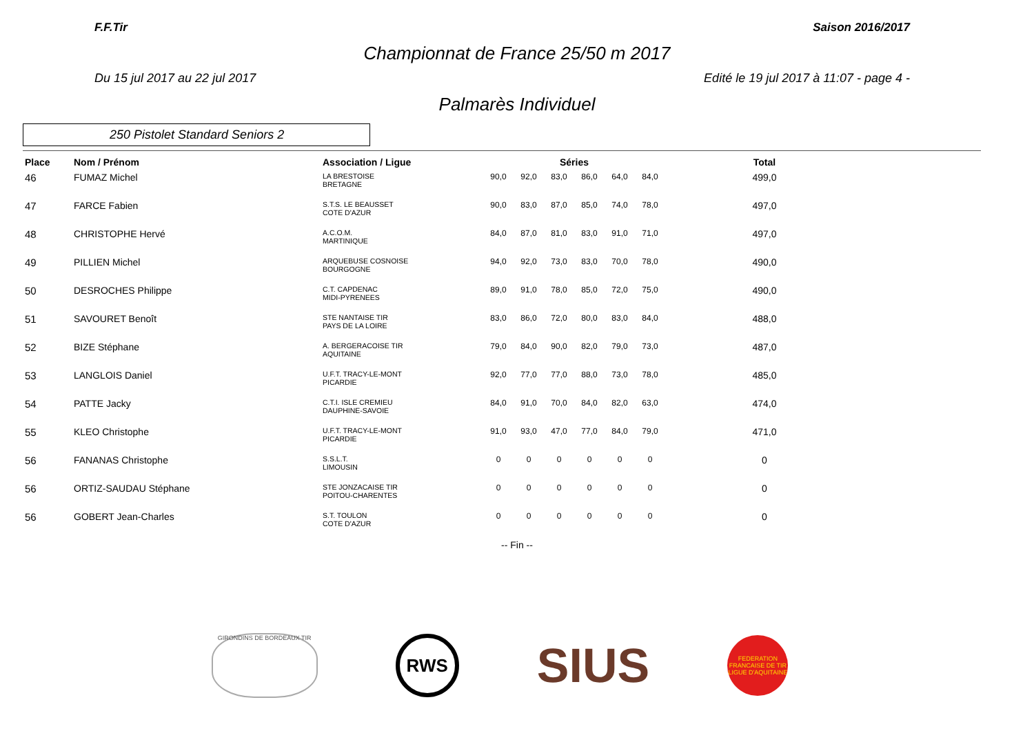F.F.Tir Saison 2016/2017
Championnat de France 25/50 m 2017
Du 15 jul 2017 au 22 jul 2017 Edité le 19 jul 2017 à 11:07 - page 4 -
Palmarès Individuel
250 Pistolet Standard Seniors 2
| Place | Nom / Prénom | Association / Ligue | Séries | | | | | | Total |
| --- | --- | --- | --- | --- | --- | --- | --- | --- | --- |
| 46 | FUMAZ Michel | LA BRESTOISE BRETAGNE | 90,0 | 92,0 | 83,0 | 86,0 | 64,0 | 84,0 | 499,0 |
| 47 | FARCE Fabien | S.T.S. LE BEAUSSET COTE D'AZUR | 90,0 | 83,0 | 87,0 | 85,0 | 74,0 | 78,0 | 497,0 |
| 48 | CHRISTOPHE Hervé | A.C.O.M. MARTINIQUE | 84,0 | 87,0 | 81,0 | 83,0 | 91,0 | 71,0 | 497,0 |
| 49 | PILLIEN Michel | ARQUEBUSE COSNOISE BOURGOGNE | 94,0 | 92,0 | 73,0 | 83,0 | 70,0 | 78,0 | 490,0 |
| 50 | DESROCHES Philippe | C.T. CAPDENAC MIDI-PYRENEES | 89,0 | 91,0 | 78,0 | 85,0 | 72,0 | 75,0 | 490,0 |
| 51 | SAVOURET Benoît | STE NANTAISE TIR PAYS DE LA LOIRE | 83,0 | 86,0 | 72,0 | 80,0 | 83,0 | 84,0 | 488,0 |
| 52 | BIZE Stéphane | A. BERGERACOISE TIR AQUITAINE | 79,0 | 84,0 | 90,0 | 82,0 | 79,0 | 73,0 | 487,0 |
| 53 | LANGLOIS Daniel | U.F.T. TRACY-LE-MONT PICARDIE | 92,0 | 77,0 | 77,0 | 88,0 | 73,0 | 78,0 | 485,0 |
| 54 | PATTE Jacky | C.T.I. ISLE CREMIEU DAUPHINE-SAVOIE | 84,0 | 91,0 | 70,0 | 84,0 | 82,0 | 63,0 | 474,0 |
| 55 | KLEO Christophe | U.F.T. TRACY-LE-MONT PICARDIE | 91,0 | 93,0 | 47,0 | 77,0 | 84,0 | 79,0 | 471,0 |
| 56 | FANANAS Christophe | S.S.L.T. LIMOUSIN | 0 | 0 | 0 | 0 | 0 | 0 | 0 |
| 56 | ORTIZ-SAUDAU Stéphane | STE JONZACAISE TIR POITOU-CHARENTES | 0 | 0 | 0 | 0 | 0 | 0 | 0 |
| 56 | GOBERT Jean-Charles | S.T. TOULON COTE D'AZUR | 0 | 0 | 0 | 0 | 0 | 0 | 0 |
-- Fin --
GIRONDINS DE BORDEAUX TIR
RWS
SIUS
FEDERATION FRANCAISE DE TIR
LIGUE D'AQUITAINE